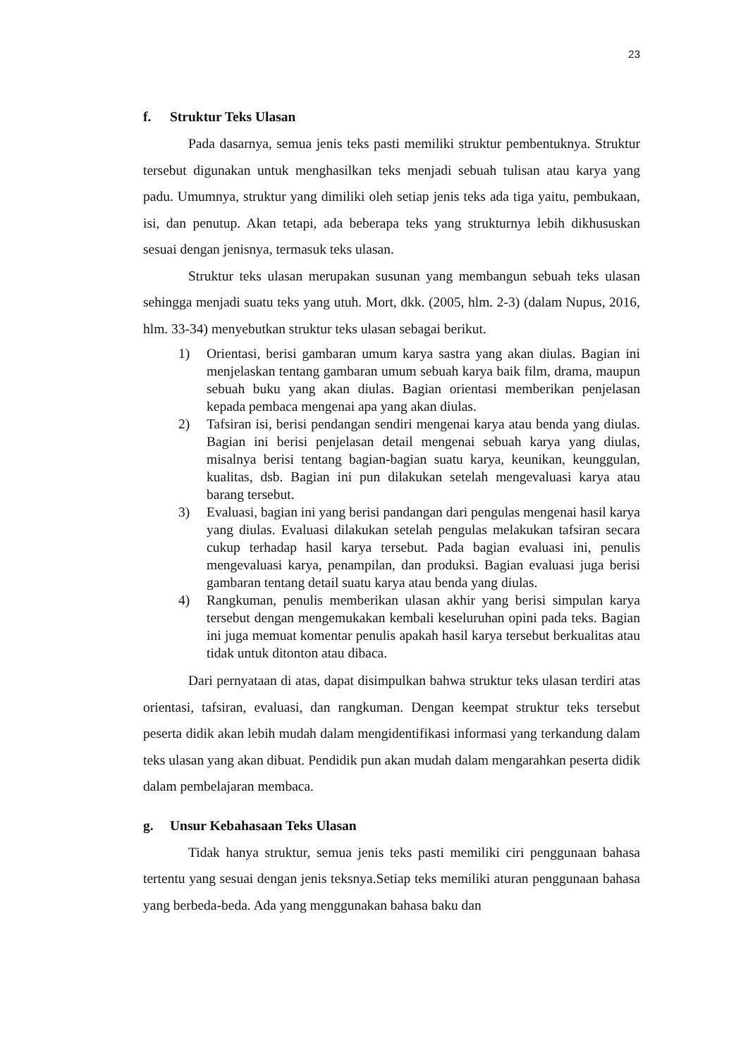23
f. Struktur Teks Ulasan
Pada dasarnya, semua jenis teks pasti memiliki struktur pembentuknya. Struktur tersebut digunakan untuk menghasilkan teks menjadi sebuah tulisan atau karya yang padu. Umumnya, struktur yang dimiliki oleh setiap jenis teks ada tiga yaitu, pembukaan, isi, dan penutup. Akan tetapi, ada beberapa teks yang strukturnya lebih dikhususkan sesuai dengan jenisnya, termasuk teks ulasan.
Struktur teks ulasan merupakan susunan yang membangun sebuah teks ulasan sehingga menjadi suatu teks yang utuh. Mort, dkk. (2005, hlm. 2-3) (dalam Nupus, 2016, hlm. 33-34) menyebutkan struktur teks ulasan sebagai berikut.
1) Orientasi, berisi gambaran umum karya sastra yang akan diulas. Bagian ini menjelaskan tentang gambaran umum sebuah karya baik film, drama, maupun sebuah buku yang akan diulas. Bagian orientasi memberikan penjelasan kepada pembaca mengenai apa yang akan diulas.
2) Tafsiran isi, berisi pendangan sendiri mengenai karya atau benda yang diulas. Bagian ini berisi penjelasan detail mengenai sebuah karya yang diulas, misalnya berisi tentang bagian-bagian suatu karya, keunikan, keunggulan, kualitas, dsb. Bagian ini pun dilakukan setelah mengevaluasi karya atau barang tersebut.
3) Evaluasi, bagian ini yang berisi pandangan dari pengulas mengenai hasil karya yang diulas. Evaluasi dilakukan setelah pengulas melakukan tafsiran secara cukup terhadap hasil karya tersebut. Pada bagian evaluasi ini, penulis mengevaluasi karya, penampilan, dan produksi. Bagian evaluasi juga berisi gambaran tentang detail suatu karya atau benda yang diulas.
4) Rangkuman, penulis memberikan ulasan akhir yang berisi simpulan karya tersebut dengan mengemukakan kembali keseluruhan opini pada teks. Bagian ini juga memuat komentar penulis apakah hasil karya tersebut berkualitas atau tidak untuk ditonton atau dibaca.
Dari pernyataan di atas, dapat disimpulkan bahwa struktur teks ulasan terdiri atas orientasi, tafsiran, evaluasi, dan rangkuman. Dengan keempat struktur teks tersebut peserta didik akan lebih mudah dalam mengidentifikasi informasi yang terkandung dalam teks ulasan yang akan dibuat. Pendidik pun akan mudah dalam mengarahkan peserta didik dalam pembelajaran membaca.
g. Unsur Kebahasaan Teks Ulasan
Tidak hanya struktur, semua jenis teks pasti memiliki ciri penggunaan bahasa tertentu yang sesuai dengan jenis teksnya.Setiap teks memiliki aturan penggunaan bahasa yang berbeda-beda. Ada yang menggunakan bahasa baku dan